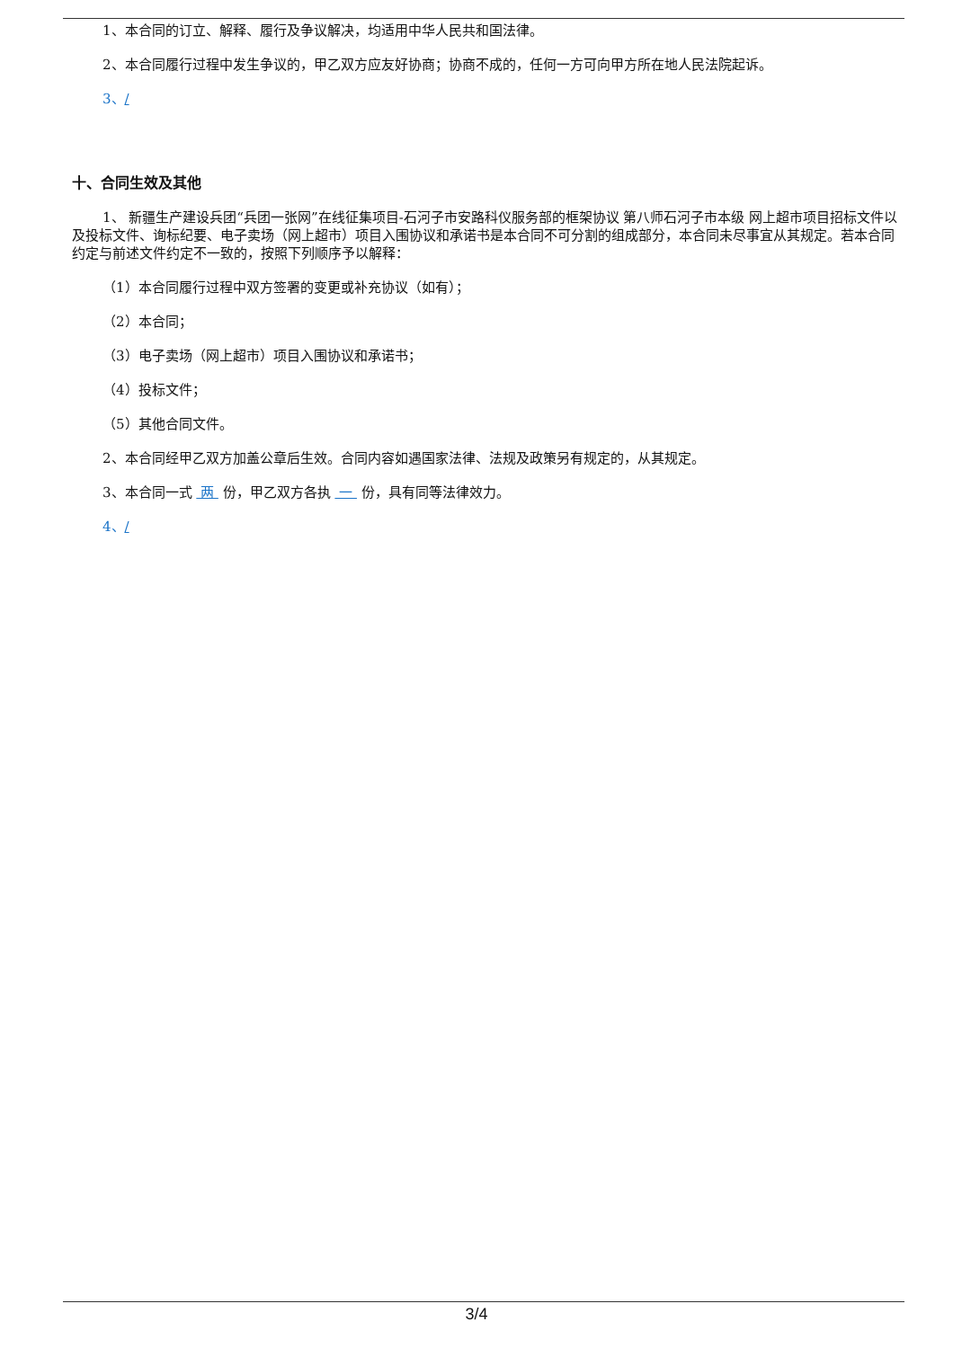1、本合同的订立、解释、履行及争议解决，均适用中华人民共和国法律。
2、本合同履行过程中发生争议的，甲乙双方应友好协商；协商不成的，任何一方可向甲方所在地人民法院起诉。
3、/
十、合同生效及其他
1、 新疆生产建设兵团“兵团一张网”在线征集项目-石河子市安路科仪服务部的框架协议 第八师石河子市本级 网上超市项目招标文件以及投标文件、询标纪要、电子卖场（网上超市）项目入围协议和承诺书是本合同不可分割的组成部分，本合同未尽事宜从其规定。若本合同约定与前述文件约定不一致的，按照下列顺序予以解释：
（1）本合同履行过程中双方签署的变更或补充协议（如有）；
（2）本合同；
（3）电子卖场（网上超市）项目入围协议和承诺书；
（4）投标文件；
（5）其他合同文件。
2、本合同经甲乙双方加盖公章后生效。合同内容如遇国家法律、法规及政策另有规定的，从其规定。
3、本合同一式 两 份，甲乙双方各执 一 份，具有同等法律效力。
4、/
3/4